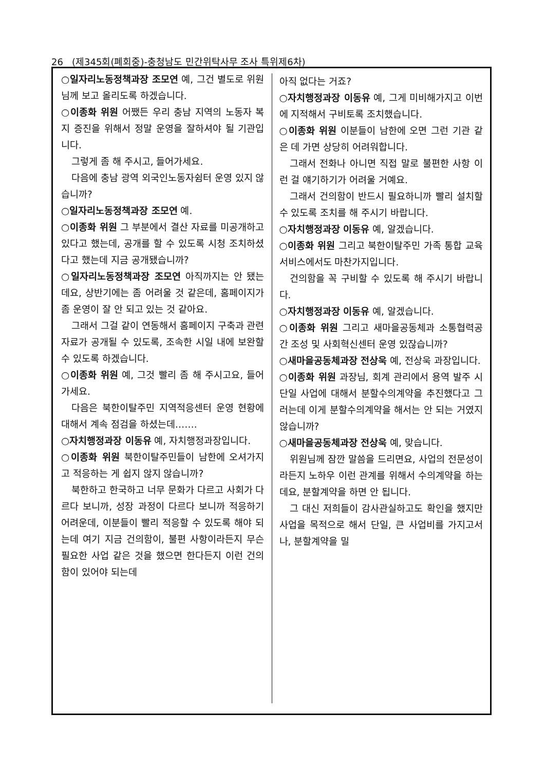26 (제345회(폐회중)-충청남도 민간위탁사무 조사 특위제6차)
○일자리노동정책과장 조모연 예, 그건 별도로 위원님께 보고 올리도록 하겠습니다.
○이종화 위원 어쨌든 우리 충남 지역의 노동자 복지 증진을 위해서 정말 운영을 잘하셔야 될 기관입니다.
그렇게 좀 해 주시고, 들어가세요.
다음에 충남 광역 외국인노동자쉼터 운영 있지 않습니까?
○일자리노동정책과장 조모연 예.
○이종화 위원 그 부분에서 결산 자료를 미공개하고 있다고 했는데, 공개를 할 수 있도록 시청 조치하셨다고 했는데 지금 공개됐습니까?
○일자리노동정책과장 조모연 아직까지는 안 됐는데요, 상반기에는 좀 어려울 것 같은데, 홈페이지가 좀 운영이 잘 안 되고 있는 것 같아요.
그래서 그걸 같이 연동해서 홈페이지 구축과 관련 자료가 공개될 수 있도록, 조속한 시일 내에 보완할 수 있도록 하겠습니다.
○이종화 위원 예, 그것 빨리 좀 해 주시고요, 들어가세요.
다음은 북한이탈주민 지역적응센터 운영 현황에 대해서 계속 점검을 하셨는데…….
○자치행정과장 이동유 예, 자치행정과장입니다.
○이종화 위원 북한이탈주민들이 남한에 오셔가지고 적응하는 게 쉽지 않지 않습니까?
북한하고 한국하고 너무 문화가 다르고 사회가 다르다 보니까, 성장 과정이 다르다 보니까 적응하기 어려운데, 이분들이 빨리 적응할 수 있도록 해야 되는데 여기 지금 건의함이, 불편 사항이라든지 무슨 필요한 사업 같은 것을 했으면 한다든지 이런 건의함이 있어야 되는데
아직 없다는 거죠?
○자치행정과장 이동유 예, 그게 미비해가지고 이번에 지적해서 구비토록 조치했습니다.
○이종화 위원 이분들이 남한에 오면 그런 기관 같은 데 가면 상당히 어려워합니다.
그래서 전화나 아니면 직접 말로 불편한 사항 이런 걸 얘기하기가 어려울 거예요.
그래서 건의함이 반드시 필요하니까 빨리 설치할 수 있도록 조치를 해 주시기 바랍니다.
○자치행정과장 이동유 예, 알겠습니다.
○이종화 위원 그리고 북한이탈주민 가족 통합 교육 서비스에서도 마찬가지입니다.
건의함을 꼭 구비할 수 있도록 해 주시기 바랍니다.
○자치행정과장 이동유 예, 알겠습니다.
○이종화 위원 그리고 새마을공동체과 소통협력공간 조성 및 사회혁신센터 운영 있잖습니까?
○새마을공동체과장 전상욱 예, 전상욱 과장입니다.
○이종화 위원 과장님, 회계 관리에서 용역 발주 시 단일 사업에 대해서 분할수의계약을 추진했다고 그러는데 이게 분할수의계약을 해서는 안 되는 거였지 않습니까?
○새마을공동체과장 전상욱 예, 맞습니다.
위원님께 잠깐 말씀을 드리면요, 사업의 전문성이라든지 노하우 이런 관계를 위해서 수의계약을 하는데요, 분할계약을 하면 안 됩니다.
그 대신 저희들이 감사관실하고도 확인을 했지만 사업을 목적으로 해서 단일, 큰 사업비를 가지고서나, 분할계약을 밀